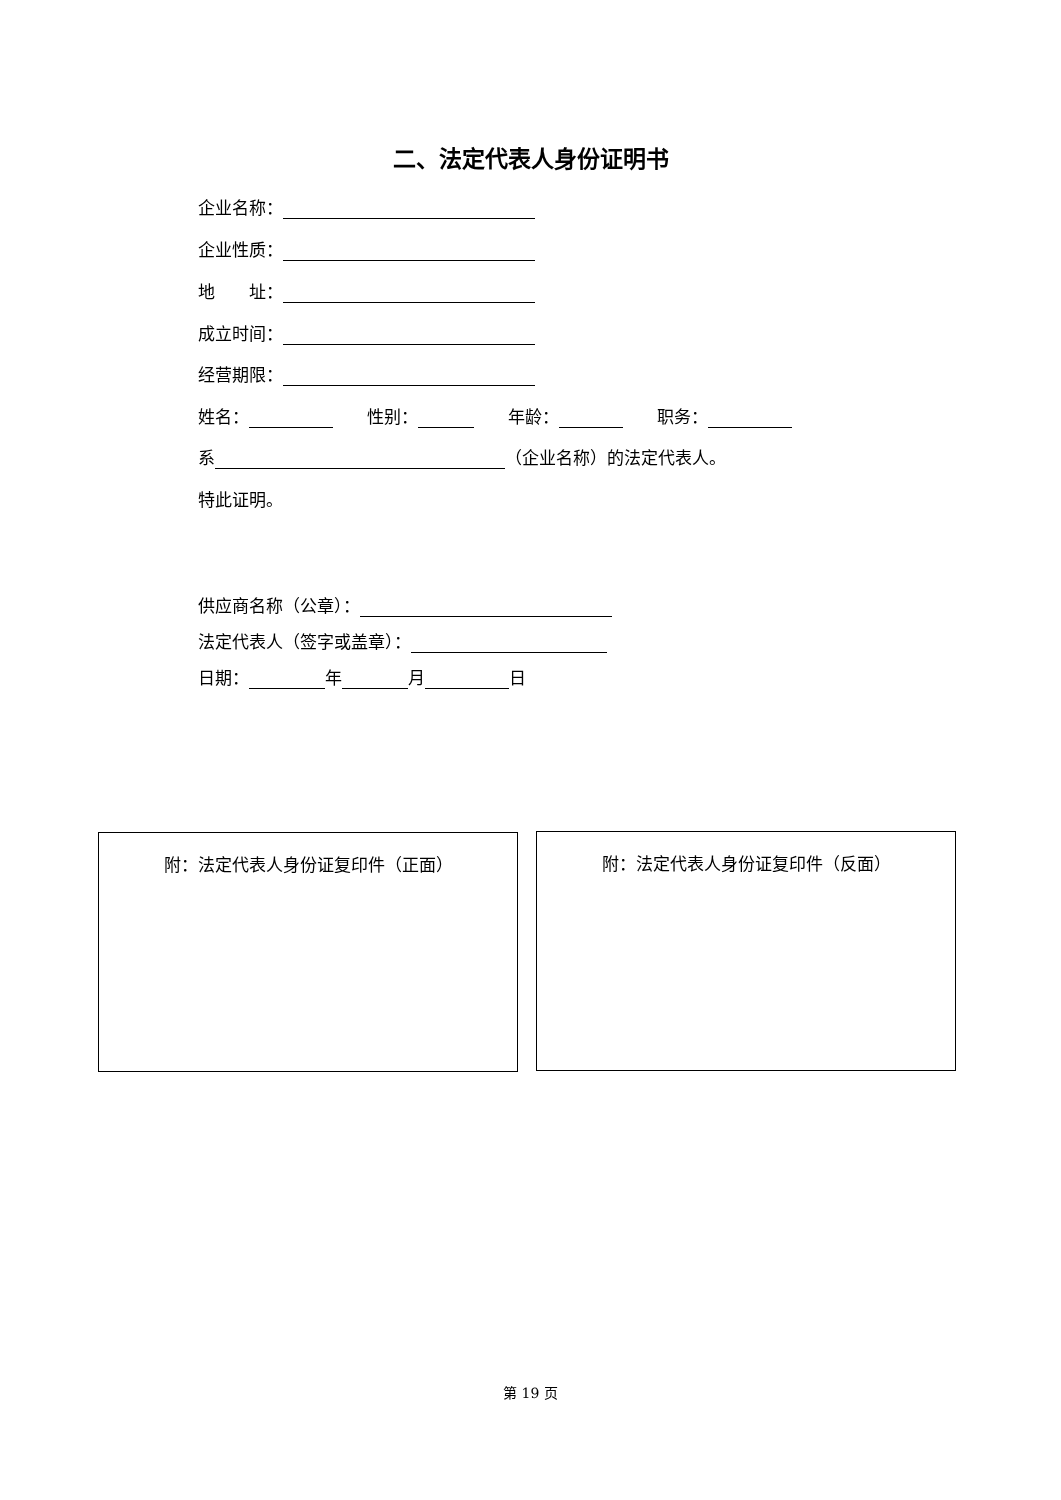二、法定代表人身份证明书
企业名称：
企业性质：
地　　址：
成立时间：
经营期限：
姓名：　　性别：　　年龄：　　职务：
系 （企业名称）的法定代表人。
特此证明。
供应商名称（公章）：
法定代表人（签字或盖章）：
日期： 年 月 日
附：法定代表人身份证复印件（正面） 附：法定代表人身份证复印件（反面）
第 19 页